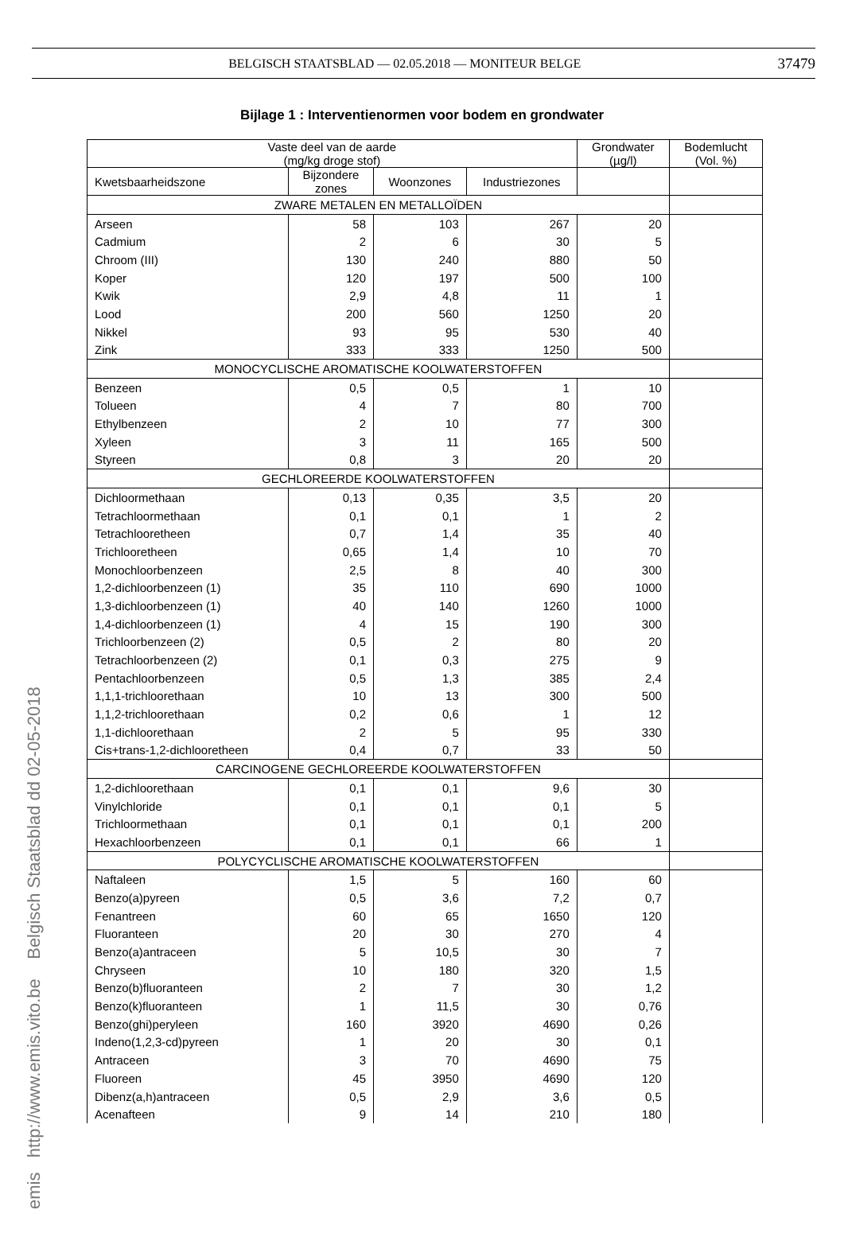BELGISCH STAATSBLAD — 02.05.2018 — MONITEUR BELGE 37479
Bijlage 1 : Interventienormen voor bodem en grondwater
| Vaste deel van de aarde (mg/kg droge stof) | | | | Grondwater (µg/l) | Bodemlucht (Vol. %) |
| --- | --- | --- | --- | --- | --- |
| Kwetsbaarheidszone | Bijzondere zones | Woonzones | Industriezones | | |
| ZWARE METALEN EN METALLOÏDEN | | | | | |
| Arseen | 58 | 103 | 267 | 20 | |
| Cadmium | 2 | 6 | 30 | 5 | |
| Chroom (III) | 130 | 240 | 880 | 50 | |
| Koper | 120 | 197 | 500 | 100 | |
| Kwik | 2,9 | 4,8 | 11 | 1 | |
| Lood | 200 | 560 | 1250 | 20 | |
| Nikkel | 93 | 95 | 530 | 40 | |
| Zink | 333 | 333 | 1250 | 500 | |
| MONOCYCLISCHE AROMATISCHE KOOLWATERSTOFFEN | | | | | |
| Benzeen | 0,5 | 0,5 | 1 | 10 | |
| Tolueen | 4 | 7 | 80 | 700 | |
| Ethylbenzeen | 2 | 10 | 77 | 300 | |
| Xyleen | 3 | 11 | 165 | 500 | |
| Styreen | 0,8 | 3 | 20 | 20 | |
| GECHLOREERDE KOOLWATERSTOFFEN | | | | | |
| Dichloormethaan | 0,13 | 0,35 | 3,5 | 20 | |
| Tetrachloormethaan | 0,1 | 0,1 | 1 | 2 | |
| Tetrachlooretheen | 0,7 | 1,4 | 35 | 40 | |
| Trichlooretheen | 0,65 | 1,4 | 10 | 70 | |
| Monochloorbenzeen | 2,5 | 8 | 40 | 300 | |
| 1,2-dichloorbenzeen (1) | 35 | 110 | 690 | 1000 | |
| 1,3-dichloorbenzeen (1) | 40 | 140 | 1260 | 1000 | |
| 1,4-dichloorbenzeen (1) | 4 | 15 | 190 | 300 | |
| Trichloorbenzeen (2) | 0,5 | 2 | 80 | 20 | |
| Tetrachloorbenzeen (2) | 0,1 | 0,3 | 275 | 9 | |
| Pentachloorbenzeen | 0,5 | 1,3 | 385 | 2,4 | |
| 1,1,1-trichloorethaan | 10 | 13 | 300 | 500 | |
| 1,1,2-trichloorethaan | 0,2 | 0,6 | 1 | 12 | |
| 1,1-dichloorethaan | 2 | 5 | 95 | 330 | |
| Cis+trans-1,2-dichlooretheen | 0,4 | 0,7 | 33 | 50 | |
| CARCINOGENE GECHLOREERDE KOOLWATERSTOFFEN | | | | | |
| 1,2-dichloorethaan | 0,1 | 0,1 | 9,6 | 30 | |
| Vinylchloride | 0,1 | 0,1 | 0,1 | 5 | |
| Trichloormethaan | 0,1 | 0,1 | 0,1 | 200 | |
| Hexachloorbenzeen | 0,1 | 0,1 | 66 | 1 | |
| POLYCYCLISCHE AROMATISCHE KOOLWATERSTOFFEN | | | | | |
| Naftaleen | 1,5 | 5 | 160 | 60 | |
| Benzo(a)pyreen | 0,5 | 3,6 | 7,2 | 0,7 | |
| Fenantreen | 60 | 65 | 1650 | 120 | |
| Fluoranteen | 20 | 30 | 270 | 4 | |
| Benzo(a)antraceen | 5 | 10,5 | 30 | 7 | |
| Chryseen | 10 | 180 | 320 | 1,5 | |
| Benzo(b)fluoranteen | 2 | 7 | 30 | 1,2 | |
| Benzo(k)fluoranteen | 1 | 11,5 | 30 | 0,76 | |
| Benzo(ghi)peryleen | 160 | 3920 | 4690 | 0,26 | |
| Indeno(1,2,3-cd)pyreen | 1 | 20 | 30 | 0,1 | |
| Antraceen | 3 | 70 | 4690 | 75 | |
| Fluoreen | 45 | 3950 | 4690 | 120 | |
| Dibenz(a,h)antraceen | 0,5 | 2,9 | 3,6 | 0,5 | |
| Acenafteen | 9 | 14 | 210 | 180 | |
emis http://www.emis.vito.be Belgisch Staatsblad dd 02-05-2018